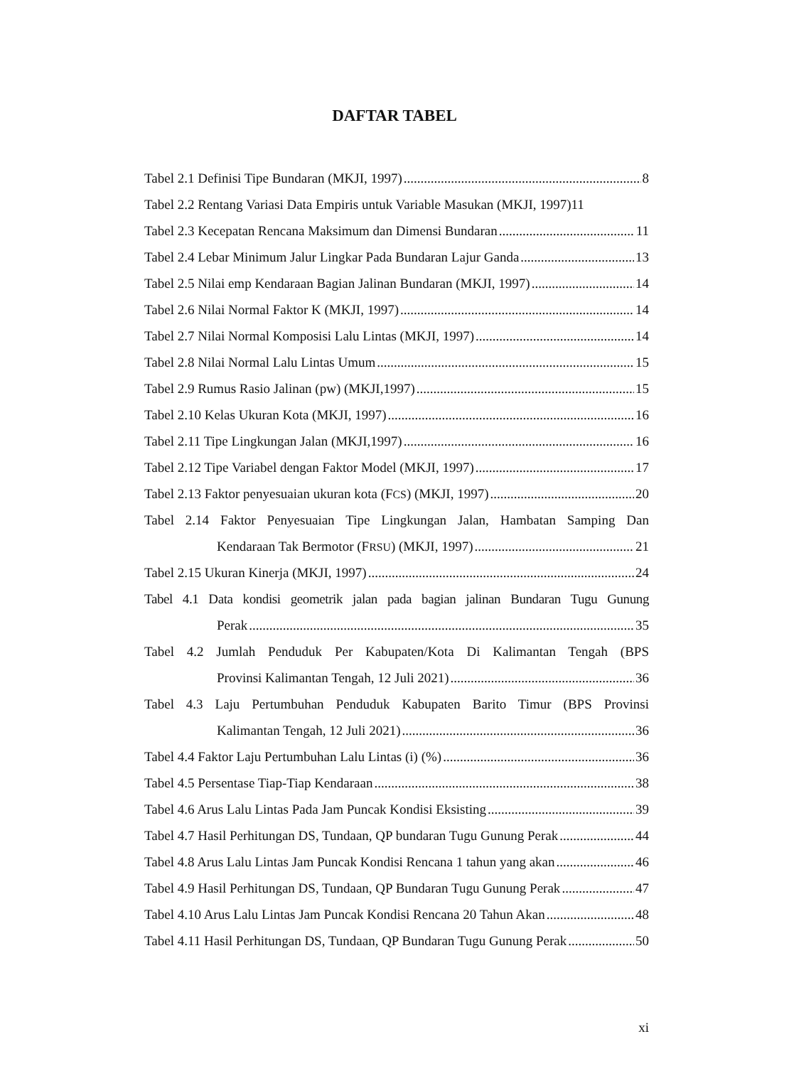DAFTAR TABEL
Tabel 2.1 Definisi Tipe Bundaran (MKJI, 1997) 8
Tabel 2.2 Rentang Variasi Data Empiris untuk Variable Masukan (MKJI, 1997) 11
Tabel 2.3 Kecepatan Rencana Maksimum dan Dimensi Bundaran 11
Tabel 2.4 Lebar Minimum Jalur Lingkar Pada Bundaran Lajur Ganda 13
Tabel 2.5 Nilai emp Kendaraan Bagian Jalinan Bundaran (MKJI, 1997) 14
Tabel 2.6 Nilai Normal Faktor K (MKJI, 1997) 14
Tabel 2.7 Nilai Normal Komposisi Lalu Lintas (MKJI, 1997) 14
Tabel 2.8 Nilai Normal Lalu Lintas Umum 15
Tabel 2.9 Rumus Rasio Jalinan (pw) (MKJI,1997) 15
Tabel 2.10 Kelas Ukuran Kota (MKJI, 1997) 16
Tabel 2.11 Tipe Lingkungan Jalan (MKJI,1997) 16
Tabel 2.12 Tipe Variabel dengan Faktor Model (MKJI, 1997) 17
Tabel 2.13 Faktor penyesuaian ukuran kota (FCS) (MKJI, 1997) 20
Tabel 2.14 Faktor Penyesuaian Tipe Lingkungan Jalan, Hambatan Samping Dan
Kendaraan Tak Bermotor (FRSU) (MKJI, 1997) 21
Tabel 2.15 Ukuran Kinerja (MKJI, 1997) 24
Tabel 4.1 Data kondisi geometrik jalan pada bagian jalinan Bundaran Tugu Gunung
Perak 35
Tabel 4.2 Jumlah Penduduk Per Kabupaten/Kota Di Kalimantan Tengah (BPS
Provinsi Kalimantan Tengah, 12 Juli 2021) 36
Tabel 4.3 Laju Pertumbuhan Penduduk Kabupaten Barito Timur (BPS Provinsi
Kalimantan Tengah, 12 Juli 2021) 36
Tabel 4.4 Faktor Laju Pertumbuhan Lalu Lintas (i) (%) 36
Tabel 4.5 Persentase Tiap-Tiap Kendaraan 38
Tabel 4.6 Arus Lalu Lintas Pada Jam Puncak Kondisi Eksisting 39
Tabel 4.7 Hasil Perhitungan DS, Tundaan, QP bundaran Tugu Gunung Perak 44
Tabel 4.8 Arus Lalu Lintas Jam Puncak Kondisi Rencana 1 tahun yang akan 46
Tabel 4.9 Hasil Perhitungan DS, Tundaan, QP Bundaran Tugu Gunung Perak 47
Tabel 4.10 Arus Lalu Lintas Jam Puncak Kondisi Rencana 20 Tahun Akan 48
Tabel 4.11 Hasil Perhitungan DS, Tundaan, QP Bundaran Tugu Gunung Perak 50
xi